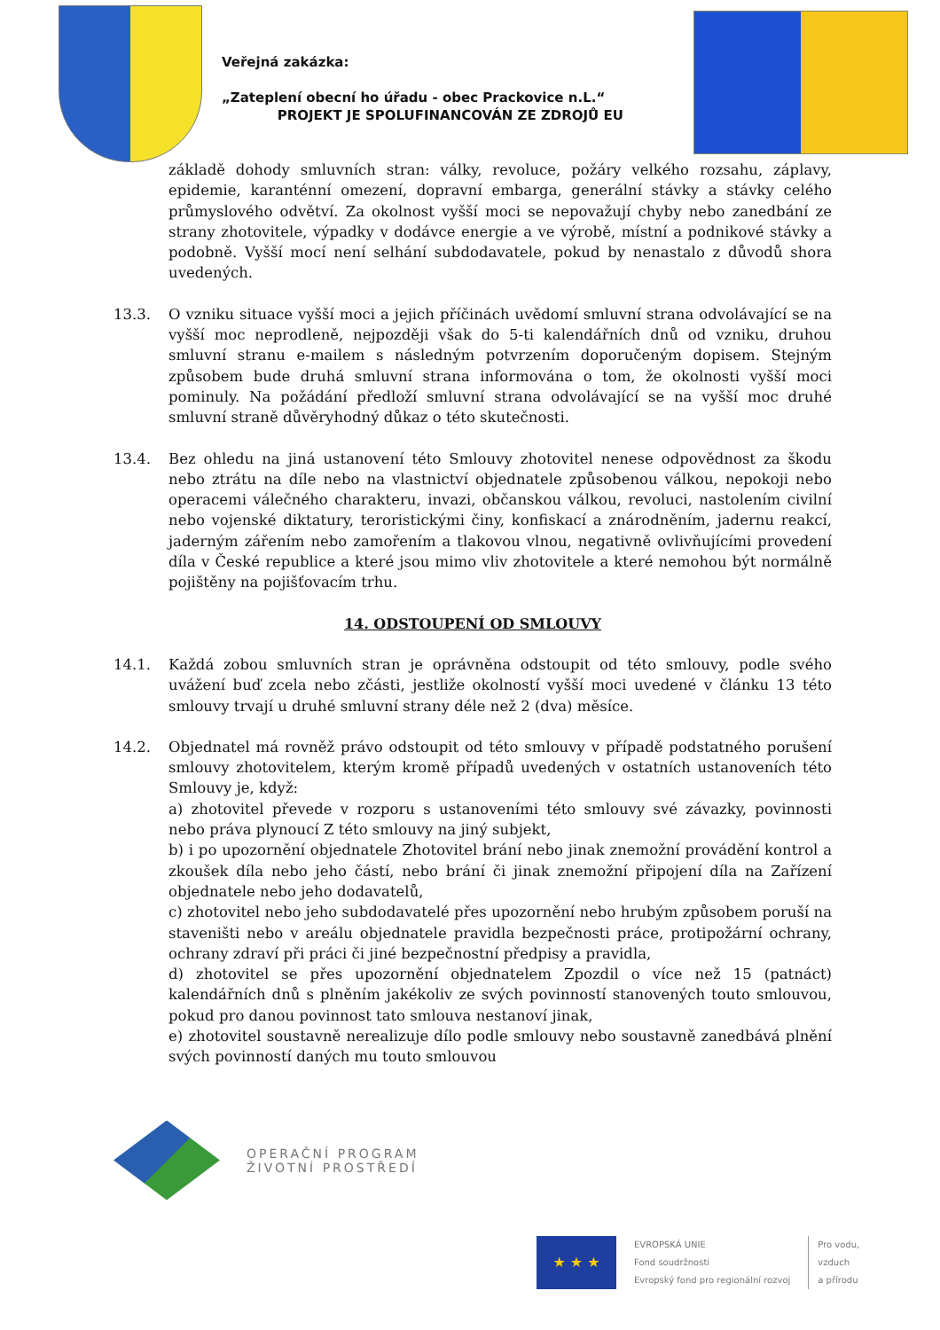Veřejná zakázka:
„Zateplení obecní ho úřadu - obec Prackovice n.L.“
PROJEKT JE SPOLUFINANCOVÁN ZE ZDROJŮ EU
základě dohody smluvních stran: války, revoluce, požáry velkého rozsahu, záplavy, epidemie, karanténní omezení, dopravní embarga, generální stávky a stávky celého průmyslového odvětví. Za okolnost vyšší moci se nepovažují chyby nebo zanedbání ze strany zhotovitele, výpadky v dodávce energie a ve výrobě, místní a podnikové stávky a podobně. Vyšší mocí není selhání subdodavatele, pokud by nenastalo z důvodů shora uvedených.
13.3. O vzniku situace vyšší moci a jejich příčinách uvědomí smluvní strana odvolávající se na vyšší moc neprodleně, nejpozději však do 5-ti kalendářních dnů od vzniku, druhou smluvní stranu e-mailem s následným potvrzením doporučeným dopisem. Stejným způsobem bude druhá smluvní strana informována o tom, že okolnosti vyšší moci pominuly. Na požádání předloží smluvní strana odvolávající se na vyšší moc druhé smluvní straně důvěryhodný důkaz o této skutečnosti.
13.4. Bez ohledu na jiná ustanovení této Smlouvy zhotovitel nenese odpovědnost za škodu nebo ztrátu na díle nebo na vlastnictví objednatele způsobenou válkou, nepokoji nebo operacemi válečného charakteru, invazi, občanskou válkou, revoluci, nastolením civilní nebo vojenské diktatury, teroristickými činy, konfiskací a znárodněním, jadernu reakcí, jaderným zářením nebo zamořením a tlakovou vlnou, negativně ovlivňujícími provedení díla v České republice a které jsou mimo vliv zhotovitele a které nemohou být normálně pojištěny na pojišťovacím trhu.
14. ODSTOUPENÍ OD SMLOUVY
14.1. Každá zobou smluvních stran je oprávněna odstoupit od této smlouvy, podle svého uvážení buď zcela nebo zčásti, jestliže okolností vyšší moci uvedené v článku 13 této smlouvy trvají u druhé smluvní strany déle než 2 (dva) měsíce.
14.2. Objednatel má rovněž právo odstoupit od této smlouvy v případě podstatného porušení smlouvy zhotovitelem, kterým kromě případů uvedených v ostatních ustanoveních této Smlouvy je, když:
a) zhotovitel převede v rozporu s ustanoveními této smlouvy své závazky, povinnosti nebo práva plynoucí Z této smlouvy na jiný subjekt,
b) i po upozornění objednatele Zhotovitel brání nebo jinak znemožní provádění kontrol a zkoušek díla nebo jeho částí, nebo brání či jinak znemožní připojení díla na Zařízení objednatele nebo jeho dodavatelů,
c) zhotovitel nebo jeho subdodavatelé přes upozornění nebo hrubým způsobem poruší na staveništi nebo v areálu objednatele pravidla bezpečnosti práce, protipožární ochrany, ochrany zdraví při práci či jiné bezpečnostní předpisy a pravidla,
d) zhotovitel se přes upozornění objednatelem Zpozdil o více než 15 (patnáct) kalendářních dnů s plněním jakékoliv ze svých povinností stanovených touto smlouvou, pokud pro danou povinnost tato smlouva nestanoví jinak,
e) zhotovitel soustavně nerealizuje dílo podle smlouvy nebo soustavně zanedbává plnění svých povinností daných mu touto smlouvou
OPERAČNÍ PROGRAM
ŽIVOTNÍ PROSTŘEDÍ
★ ★ ★
EVROPSKÁ UNIE
Fond soudržnosti
Evropský fond pro regionální rozvoj
Pro vodu,
vzduch
a přírodu